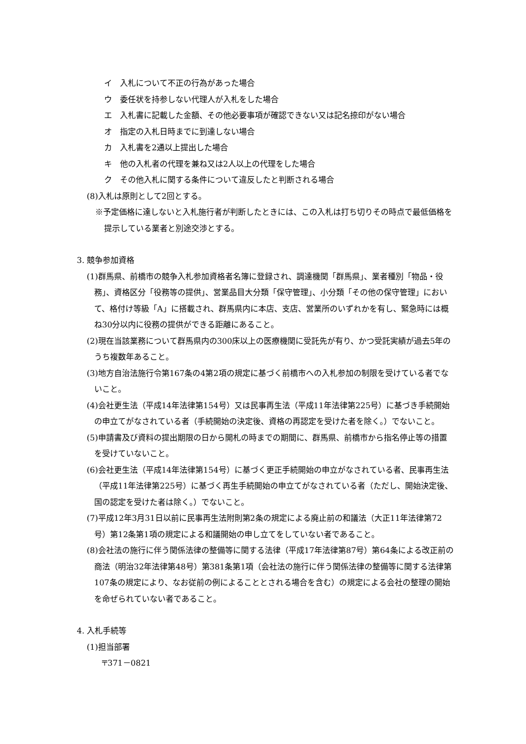イ　入札について不正の行為があった場合
ウ　委任状を持参しない代理人が入札をした場合
エ　入札書に記載した金額、その他必要事項が確認できない又は記名捺印がない場合
オ　指定の入札日時までに到達しない場合
カ　入札書を2通以上提出した場合
キ　他の入札者の代理を兼ね又は2人以上の代理をした場合
ク　その他入札に関する条件について違反したと判断される場合
(8)入札は原則として2回とする。
※予定価格に達しないと入札施行者が判断したときには、この入札は打ち切りその時点で最低価格を提示している業者と別途交渉とする。
3. 競争参加資格
(1)群馬県、前橋市の競争入札参加資格者名簿に登録され、調達機関「群馬県」、業者種別「物品・役務」、資格区分「役務等の提供」、営業品目大分類「保守管理」、小分類「その他の保守管理」において、格付け等級「A」に搭載され、群馬県内に本店、支店、営業所のいずれかを有し、緊急時には概ね30分以内に役務の提供ができる距離にあること。
(2)現在当該業務について群馬県内の300床以上の医療機関に受託先が有り、かつ受託実績が過去5年のうち複数年あること。
(3)地方自治法施行令第167条の4第2項の規定に基づく前橋市への入札参加の制限を受けている者でないこと。
(4)会社更生法（平成14年法律第154号）又は民事再生法（平成11年法律第225号）に基づき手続開始の申立てがなされている者（手続開始の決定後、資格の再認定を受けた者を除く。）でないこと。
(5)申請書及び資料の提出期限の日から開札の時までの期間に、群馬県、前橋市から指名停止等の措置を受けていないこと。
(6)会社更生法（平成14年法律第154号）に基づく更正手続開始の申立がなされている者、民事再生法（平成11年法律第225号）に基づく再生手続開始の申立てがなされている者（ただし、開始決定後、国の認定を受けた者は除く。）でないこと。
(7)平成12年3月31日以前に民事再生法附則第2条の規定による廃止前の和議法（大正11年法律第72号）第12条第1項の規定による和議開始の申し立てをしていない者であること。
(8)会社法の施行に伴う関係法律の整備等に関する法律（平成17年法律第87号）第64条による改正前の商法（明治32年法律第48号）第381条第1項（会社法の施行に伴う関係法律の整備等に関する法律第107条の規定により、なお従前の例によることとされる場合を含む）の規定による会社の整理の開始を命ぜられていない者であること。
4. 入札手続等
(1)担当部署
〒371－0821